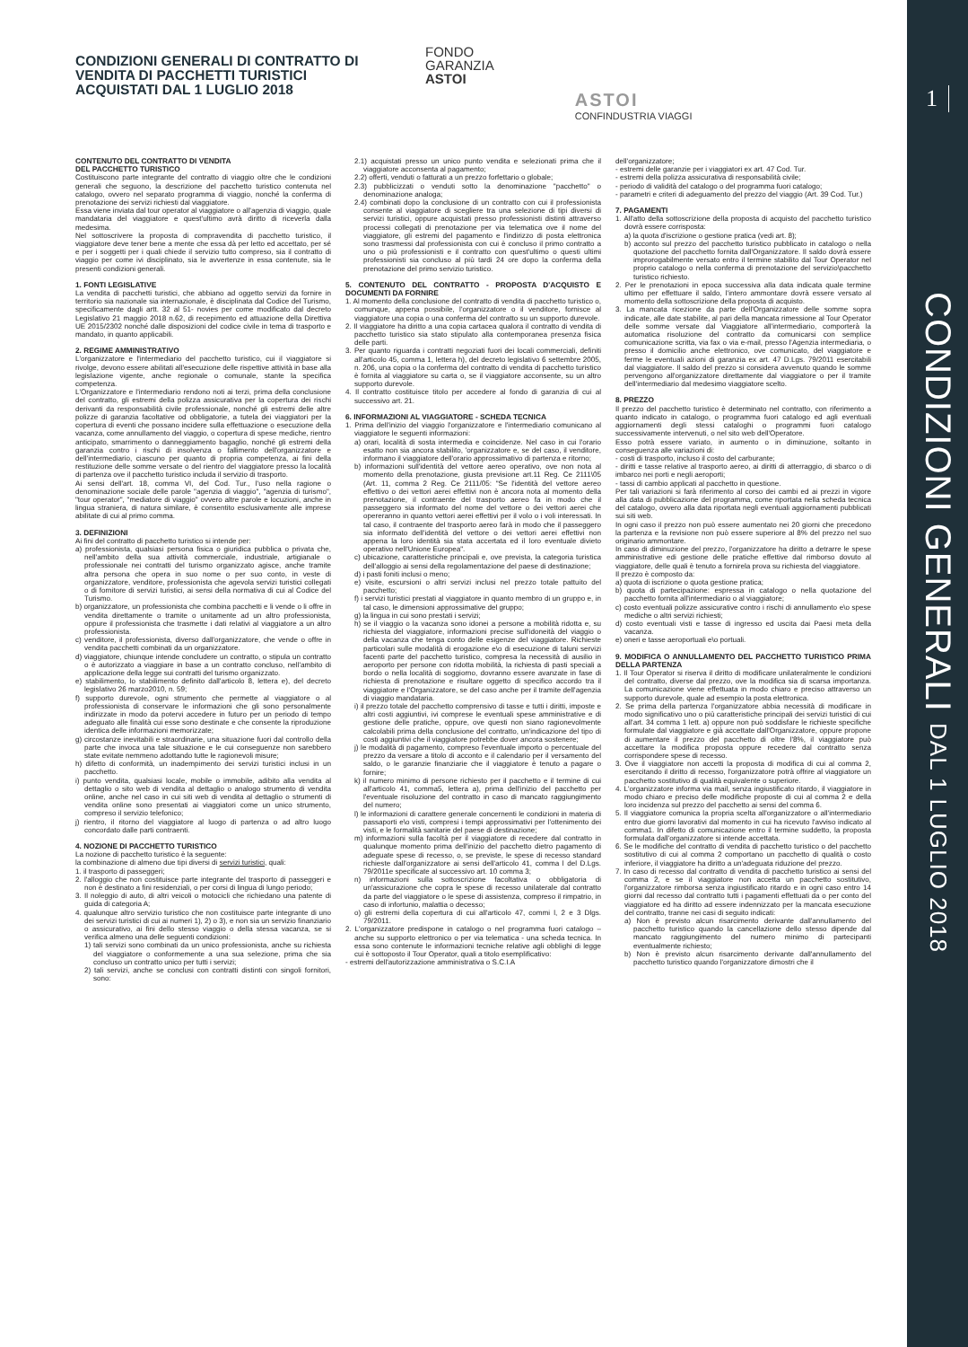CONDIZIONI GENERALI DI CONTRATTO DI VENDITA DI PACCHETTI TURISTICI ACQUISTATI DAL 1 LUGLIO 2018
FONDO
GARANZIA
ASTOI
ASTOI
CONFINDUSTRIA VIAGGI
CONTENUTO DEL CONTRATTO DI VENDITA
DEL PACCHETTO TURISTICO
Costituiscono parte integrante del contratto di viaggio oltre che le condizioni generali che seguono, la descrizione del pacchetto turistico contenuta nel catalogo, ovvero nel separato programma di viaggio, nonché la conferma di prenotazione dei servizi richiesti dal viaggiatore.
Essa viene inviata dal tour operator al viaggiatore o all'agenzia di viaggio, quale mandataria del viaggiatore e quest'ultimo avrà diritto di riceverla dalla medesima.
Nel sottoscrivere la proposta di compravendita di pacchetto turistico, il viaggiatore deve tener bene a mente che essa dà per letto ed accettato, per sé e per i soggetti per i quali chiede il servizio tutto compreso, sia il contratto di viaggio per come ivi disciplinato, sia le avvertenze in essa contenute, sia le presenti condizioni generali.
1. FONTI LEGISLATIVE
La vendita di pacchetti turistici, che abbiano ad oggetto servizi da fornire in territorio sia nazionale sia internazionale, è disciplinata dal Codice del Turismo, specificamente dagli artt. 32 al 51- novies per come modificato dal decreto Legislativo 21 maggio 2018 n.62, di recepimento ed attuazione della Direttiva UE 2015/2302 nonché dalle disposizioni del codice civile in tema di trasporto e mandato, in quanto applicabili.
2. REGIME AMMINISTRATIVO
L'organizzatore e l'intermediario del pacchetto turistico, cui il viaggiatore si rivolge, devono essere abilitati all'esecuzione delle rispettive attività in base alla legislazione vigente, anche regionale o comunale, stante la specifica competenza.
L'Organizzatore e l'intermediario rendono noti ai terzi, prima della conclusione del contratto, gli estremi della polizza assicurativa per la copertura dei rischi derivanti da responsabilità civile professionale, nonché gli estremi delle altre polizze di garanzia facoltative od obbligatorie, a tutela dei viaggiatori per la copertura di eventi che possano incidere sulla effettuazione o esecuzione della vacanza, come annullamento del viaggio, o copertura di spese mediche, rientro anticipato, smarrimento o danneggiamento bagaglio, nonché gli estremi della garanzia contro i rischi di insolvenza o fallimento dell'organizzatore e dell'intermediario, ciascuno per quanto di propria competenza, ai fini della restituzione delle somme versate o del rientro del viaggiatore presso la località di partenza ove il pacchetto turistico includa il servizio di trasporto.
Ai sensi dell'art. 18, comma VI, del Cod. Tur., l'uso nella ragione o denominazione sociale delle parole "agenzia di viaggio", "agenzia di turismo", "tour operator", "mediatore di viaggio" ovvero altre parole e locuzioni, anche in lingua straniera, di natura similare, è consentito esclusivamente alle imprese abilitate di cui al primo comma.
3. DEFINIZIONI
Ai fini del contratto di pacchetto turistico si intende per:
a) professionista, qualsiasi persona fisica o giuridica pubblica o privata che, nell'ambito della sua attività commerciale, industriale, artigianale o professionale nei contratti del turismo organizzato agisce, anche tramite altra persona che opera in suo nome o per suo conto, in veste di organizzatore, venditore, professionista che agevola servizi turistici collegati o di fornitore di servizi turistici, ai sensi della normativa di cui al Codice del Turismo.
b) organizzatore, un professionista che combina pacchetti e li vende o li offre in vendita direttamente o tramite o unitamente ad un altro professionista, oppure il professionista che trasmette i dati relativi al viaggiatore a un altro professionista.
c) venditore, il professionista, diverso dall'organizzatore, che vende o offre in vendita pacchetti combinati da un organizzatore.
d) viaggiatore, chiunque intende concludere un contratto, o stipula un contratto o è autorizzato a viaggiare in base a un contratto concluso, nell'ambito di applicazione della legge sui contratti del turismo organizzato.
e) stabilimento, lo stabilimento definito dall'articolo 8, lettera e), del decreto legislativo 26 marzo2010, n. 59;
f) supporto durevole, ogni strumento che permette al viaggiatore o al professionista di conservare le informazioni che gli sono personalmente indirizzate in modo da potervi accedere in futuro per un periodo di tempo adeguato alle finalità cui esse sono destinate e che consente la riproduzione identica delle informazioni memorizzate;
g) circostanze inevitabili e straordinarie, una situazione fuori dal controllo della parte che invoca una tale situazione e le cui conseguenze non sarebbero state evitate nemmeno adottando tutte le ragionevoli misure;
h) difetto di conformità, un inadempimento dei servizi turistici inclusi in un pacchetto.
i) punto vendita, qualsiasi locale, mobile o immobile, adibito alla vendita al dettaglio o sito web di vendita al dettaglio o analogo strumento di vendita online, anche nel caso in cui siti web di vendita al dettaglio o strumenti di vendita online sono presentati ai viaggiatori come un unico strumento, compreso il servizio telefonico;
j) rientro, il ritorno del viaggiatore al luogo di partenza o ad altro luogo concordato dalle parti contraenti.
4. NOZIONE DI PACCHETTO TURISTICO
La nozione di pacchetto turistico è la seguente:
la combinazione di almeno due tipi diversi di servizi turistici, quali:
1. il trasporto di passeggeri;
2. l'alloggio che non costituisce parte integrante del trasporto di passeggeri e non è destinato a fini residenziali, o per corsi di lingua di lungo periodo;
3. Il noleggio di auto, di altri veicoli o motocicli che richiedano una patente di guida di categoria A;
4. qualunque altro servizio turistico che non costituisce parte integrante di uno dei servizi turistici di cui ai numeri 1), 2) o 3), e non sia un servizio finanziario o assicurativo, ai fini dello stesso viaggio o della stessa vacanza, se si verifica almeno una delle seguenti condizioni:
1) tali servizi sono combinati da un unico professionista, anche su richiesta del viaggiatore o conformemente a una sua selezione, prima che sia concluso un contratto unico per tutti i servizi;
2) tali servizi, anche se conclusi con contratti distinti con singoli fornitori, sono:
2.1) acquistati presso un unico punto vendita e selezionati prima che il viaggiatore acconsenta al pagamento;
2.2) offerti, venduti o fatturati a un prezzo forfettario o globale;
2.3) pubblicizzati o venduti sotto la denominazione "pacchetto" o denominazione analoga;
2.4) combinati dopo la conclusione di un contratto con cui il professionista consente al viaggiatore di scegliere tra una selezione di tipi diversi di servizi turistici, oppure acquistati presso professionisti distinti attraverso processi collegati di prenotazione per via telematica ove il nome del viaggiatore, gli estremi del pagamento e l'indirizzo di posta elettronica sono trasmessi dal professionista con cui è concluso il primo contratto a uno o più professionisti e il contratto con quest'ultimo o questi ultimi professionisti sia concluso al più tardi 24 ore dopo la conferma della prenotazione del primo servizio turistico.
5. CONTENUTO DEL CONTRATTO - PROPOSTA D'ACQUISTO E DOCUMENTI DA FORNIRE
1. Al momento della conclusione del contratto di vendita di pacchetto turistico o, comunque, appena possibile, l'organizzatore o il venditore, fornisce al viaggiatore una copia o una conferma del contratto su un supporto durevole.
2. Il viaggiatore ha diritto a una copia cartacea qualora il contratto di vendita di pacchetto turistico sia stato stipulato alla contemporanea presenza fisica delle parti.
3. Per quanto riguarda i contratti negoziati fuori dei locali commerciali, definiti all'articolo 45, comma 1, lettera h), del decreto legislativo 6 settembre 2005, n. 206, una copia o la conferma del contratto di vendita di pacchetto turistico è fornita al viaggiatore su carta o, se il viaggiatore acconsente, su un altro supporto durevole.
4. Il contratto costituisce titolo per accedere al fondo di garanzia di cui al successivo art. 21.
6. INFORMAZIONI AL VIAGGIATORE - SCHEDA TECNICA
1. Prima dell'inizio del viaggio l'organizzatore e l'intermediario comunicano al viaggiatore le seguenti informazioni:
a) orari, località di sosta intermedia e coincidenze. Nel caso in cui l'orario esatto non sia ancora stabilito, 'organizzatore e, se del caso, il venditore, informano il viaggiatore dell'orario approssimativo di partenza e ritorno;
b) informazioni sull'identità del vettore aereo operativo, ove non nota al momento della prenotazione, giusta previsione art.11 Reg. Ce 2111\05 (Art. 11, comma 2 Reg. Ce 2111/05: "Se l'identità del vettore aereo effettivo o dei vettori aerei effettivi non è ancora nota al momento della prenotazione, il contraente del trasporto aereo fa in modo che il passeggero sia informato del nome del vettore o dei vettori aerei che opereranno in quanto vettori aerei effettivi per il volo o i voli interessati. In tal caso, il contraente del trasporto aereo farà in modo che il passeggero sia informato dell'identità del vettore o dei vettori aerei effettivi non appena la loro identità sia stata accertata ed il loro eventuale divieto operativo nell'Unione Europea".
c) ubicazione, caratteristiche principali e, ove prevista, la categoria turistica dell'alloggio ai sensi della regolamentazione del paese di destinazione;
d) i pasti foniti inclusi o meno;
e) visite, escursioni o altri servizi inclusi nel prezzo totale pattuito del pacchetto;
f) i servizi turistici prestati al viaggiatore in quanto membro di un gruppo e, in tal caso, le dimensioni approssimative del gruppo;
g) la lingua in cui sono prestati i servizi;
h) se il viaggio o la vacanza sono idonei a persone a mobilità ridotta e, su richiesta del viaggiatore, informazioni precise sull'idoneità del viaggio o della vacanza che tenga conto delle esigenze del viaggiatore. Richieste particolari sulle modalità di erogazione e\o di esecuzione di taluni servizi facenti parte del pacchetto turistico, compresa la necessità di ausilio in aeroporto per persone con ridotta mobilità, la richiesta di pasti speciali a bordo o nella località di soggiorno, dovranno essere avanzate in fase di richiesta di prenotazione e risultare oggetto di specifico accordo tra il viaggiatore e l'Organizzatore, se del caso anche per il tramite dell'agenzia di viaggio mandataria.
i) il prezzo totale del pacchetto comprensivo di tasse e tutti i diritti, imposte e altri costi aggiuntivi, ivi comprese le eventuali spese amministrative e di gestione delle pratiche, oppure, ove questi non siano ragionevolmente calcolabili prima della conclusione del contratto, un'indicazione del tipo di costi aggiuntivi che il viaggiatore potrebbe dover ancora sostenere;
j) le modalità di pagamento, compreso l'eventuale importo o percentuale del prezzo da versare a titolo di acconto e il calendario per il versamento del saldo, o le garanzie finanziarie che il viaggiatore è tenuto a pagare o fornire;
k) il numero minimo di persone richiesto per il pacchetto e il termine di cui all'articolo 41, comma5, lettera a), prima dell'inizio del pacchetto per l'eventuale risoluzione del contratto in caso di mancato raggiungimento del numero;
l) le informazioni di carattere generale concernenti le condizioni in materia di passaporti e\o visti, compresi i tempi approssimativi per l'ottenimento dei visti, e le formalità sanitarie del paese di destinazione;
m) informazioni sulla facoltà per il viaggiatore di recedere dal contratto in qualunque momento prima dell'inizio del pacchetto dietro pagamento di adeguate spese di recesso, o, se previste, le spese di recesso standard richieste dall'organizzatore ai sensi dell'articolo 41, comma l del D.Lgs. 79/2011e specificate al successivo art. 10 comma 3;
n) informazioni sulla sottoscrizione facoltativa o obbligatoria di un'assicurazione che copra le spese di recesso unilaterale dal contratto da parte del viaggiatore o le spese di assistenza, compreso il rimpatrio, in caso di infortunio, malattia o decesso;
o) gli estremi della copertura di cui all'articolo 47, commi l, 2 e 3 Dlgs. 79/2011.
2. L'organizzatore predispone in catalogo o nel programma fuori catalogo – anche su supporto elettronico o per via telematica - una scheda tecnica. In essa sono contenute le informazioni tecniche relative agli obblighi di legge cui è sottoposto il Tour Operator, quali a titolo esemplificativo:
- estremi dell'autorizzazione amministrativa o S.C.I.A
dell'organizzatore;
- estremi delle garanzie per i viaggiatori ex art. 47 Cod. Tur.
- estremi della polizza assicurativa di responsabilità civile;
- periodo di validità del catalogo o del programma fuori catalogo;
- parametri e criteri di adeguamento del prezzo del viaggio (Art. 39 Cod. Tur.)
7. PAGAMENTI
1. All'atto della sottoscrizione della proposta di acquisto del pacchetto turistico dovrà essere corrisposta:
a) la quota d'iscrizione o gestione pratica (vedi art. 8);
b) acconto sul prezzo del pacchetto turistico pubblicato in catalogo o nella quotazione del pacchetto fornita dall'Organizzatore. Il saldo dovrà essere improrogabilmente versato entro il termine stabilito dal Tour Operator nel proprio catalogo o nella conferma di prenotazione del servizio\pacchetto turistico richiesto.
2. Per le prenotazioni in epoca successiva alla data indicata quale termine ultimo per effettuare il saldo, l'intero ammontare dovrà essere versato al momento della sottoscrizione della proposta di acquisto.
3. La mancata ricezione da parte dell'Organizzatore delle somme sopra indicate, alle date stabilite, al pari della mancata rimessione al Tour Operator delle somme versate dal Viaggiatore all'intermediario, comporterà la automatica risoluzione del contratto da comunicarsi con semplice comunicazione scritta, via fax o via e-mail, presso l'Agenzia intermediaria, o presso il domicilio anche elettronico, ove comunicato, del viaggiatore e ferme le eventuali azioni di garanzia ex art. 47 D.Lgs. 79/2011 esercitabili dal viaggiatore. Il saldo del prezzo si considera avvenuto quando le somme pervengono all'organizzatore direttamente dal viaggiatore o per il tramite dell'intermediario dal medesimo viaggiatore scelto.
8. PREZZO
Il prezzo del pacchetto turistico è determinato nel contratto, con riferimento a quanto indicato in catalogo, o programma fuori catalogo ed agli eventuali aggiornamenti degli stessi cataloghi o programmi fuori catalogo successivamente intervenuti, o nel sito web dell'Operatore.
Esso potrà essere variato, in aumento o in diminuzione, soltanto in conseguenza alle variazioni di:
- costi di trasporto, incluso il costo del carburante;
- diritti e tasse relative al trasporto aereo, ai diritti di atterraggio, di sbarco o di imbarco nei porti e negli aeroporti;
- tassi di cambio applicati al pacchetto in questione.
Per tali variazioni si farà riferimento al corso dei cambi ed ai prezzi in vigore alla data di pubblicazione del programma, come riportata nella scheda tecnica del catalogo, ovvero alla data riportata negli eventuali aggiornamenti pubblicati sui siti web.
In ogni caso il prezzo non può essere aumentato nei 20 giorni che precedono la partenza e la revisione non può essere superiore al 8% del prezzo nel suo originario ammontare.
In caso di diminuzione del prezzo, l'organizzatore ha diritto a detrarre le spese amministrative edi gestione delle pratiche effettive dal rimborso dovuto al viaggiatore, delle quali è tenuto a fornirela prova su richiesta del viaggiatore.
Il prezzo è composto da:
a) quota di iscrizione o quota gestione pratica;
b) quota di partecipazione: espressa in catalogo o nella quotazione del pacchetto fornita all'intermediario o al viaggiatore;
c) costo eventuali polizze assicurative contro i rischi di annullamento e\o spese mediche o altri servizi richiesti;
d) costo eventuali visti e tasse di ingresso ed uscita dai Paesi meta della vacanza.
e) oneri e tasse aeroportuali e\o portuali.
9. MODIFICA O ANNULLAMENTO DEL PACCHETTO TURISTICO PRIMA DELLA PARTENZA
1. Il Tour Operator si riserva il diritto di modificare unilateralmente le condizioni del contratto, diverse dal prezzo, ove la modifica sia di scarsa importanza. La comunicazione viene effettuata in modo chiaro e preciso attraverso un supporto durevole, quale ad esempio la posta elettronica.
2. Se prima della partenza l'organizzatore abbia necessità di modificare in modo significativo uno o più caratteristiche principali dei servizi turistici di cui all'art. 34 comma 1 lett. a) oppure non può soddisfare le richieste specifiche formulate dal viaggiatore e già accettate dall'Organizzatore, oppure propone di aumentare il prezzo del pacchetto di oltre l'8%, il viaggiatore può accettare la modifica proposta oppure recedere dal contratto senza corrispondere spese di recesso.
3. Ove il viaggiatore non accetti la proposta di modifica di cui al comma 2, esercitando il diritto di recesso, l'organizzatore potrà offrire al viaggiatore un pacchetto sostitutivo di qualità equivalente o superiore.
4. L'organizzatore informa via mail, senza ingiustificato ritardo, il viaggiatore in modo chiaro e preciso delle modifiche proposte di cui al comma 2 e della loro incidenza sul prezzo del pacchetto ai sensi del comma 6.
5. Il viaggiatore comunica la propria scelta all'organizzatore o all'intermediario entro due giorni lavorativi dal momento in cui ha ricevuto l'avviso indicato al comma1. In difetto di comunicazione entro il termine suddetto, la proposta formulata dall'organizzatore si intende accettata.
6. Se le modifiche del contratto di vendita di pacchetto turistico o del pacchetto sostitutivo di cui al comma 2 comportano un pacchetto di qualità o costo inferiore, il viaggiatore ha diritto a un'adeguata riduzione del prezzo.
7. In caso di recesso dal contratto di vendita di pacchetto turistico ai sensi del comma 2, e se il viaggiatore non accetta un pacchetto sostitutivo, l'organizzatore rimborsa senza ingiustificato ritardo e in ogni caso entro 14 giorni dal recesso dal contratto tutti i pagamenti effettuati da o per conto del viaggiatore ed ha diritto ad essere indennizzato per la mancata esecuzione del contratto, tranne nei casi di seguito indicati:
a) Non è previsto alcun risarcimento derivante dall'annullamento del pacchetto turistico quando la cancellazione dello stesso dipende dal mancato raggiungimento del numero minimo di partecipanti eventualmente richiesto;
b) Non è previsto alcun risarcimento derivante dall'annullamento del pacchetto turistico quando l'organizzatore dimostri che il
1
CONDIZIONI GENERALI DAL 1 LUGLIO 2018